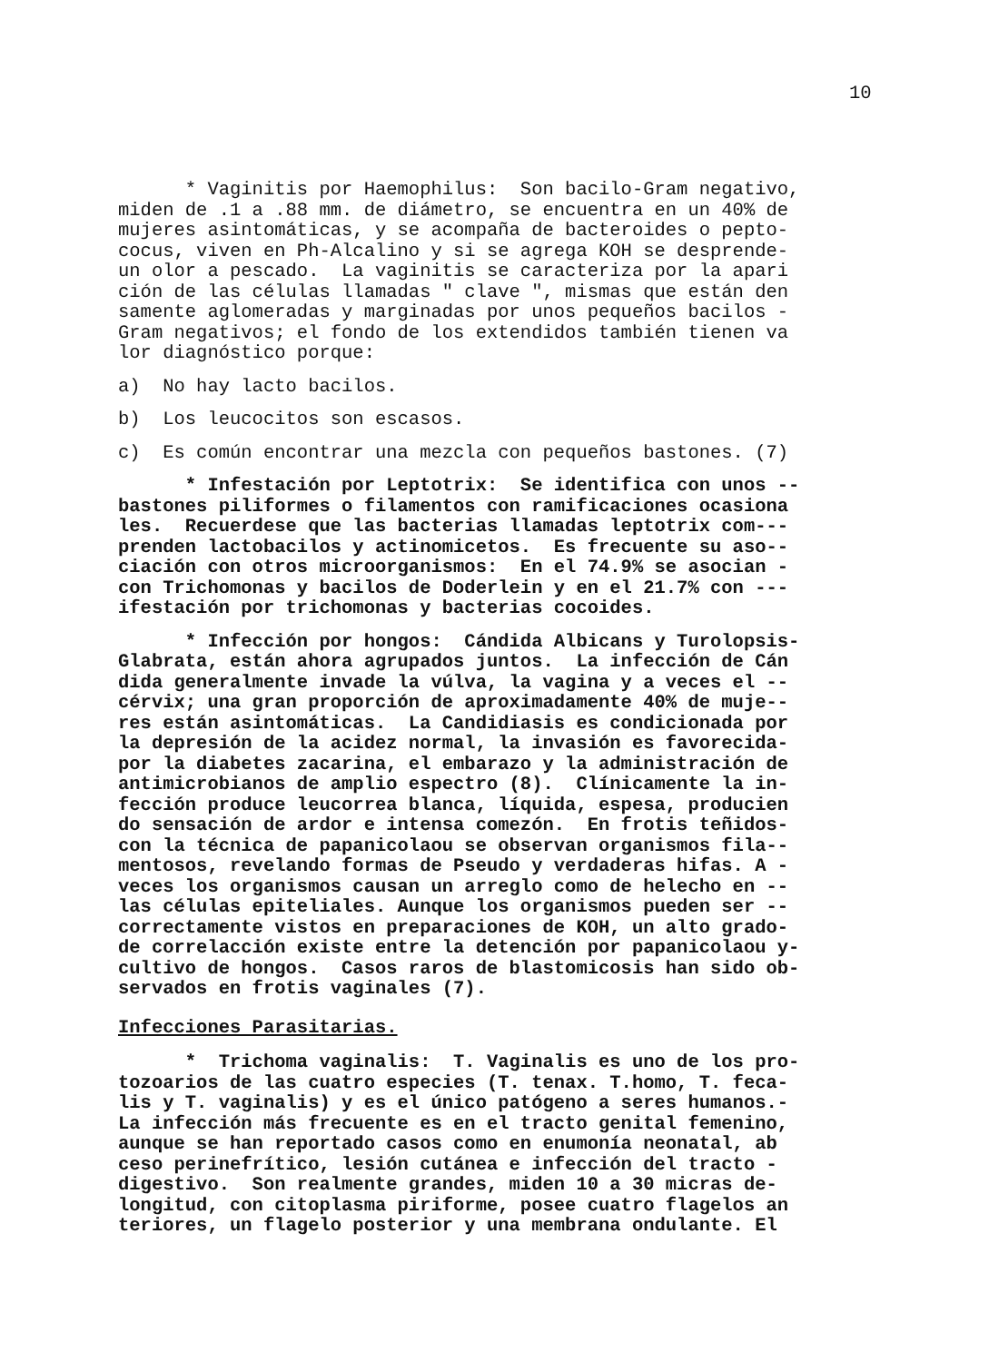10
* Vaginitis por Haemophilus: Son bacilo-Gram negativo, miden de .1 a .88 mm. de diámetro, se encuentra en un 40% de mujeres asintomáticas, y se acompaña de bacteroides o pepto- cocus, viven en Ph-Alcalino y si se agrega KOH se desprende- un olor a pescado. La vaginitis se caracteriza por la apari ción de las células llamadas " clave ", mismas que están den samente aglomeradas y marginadas por unos pequeños bacilos - Gram negativos; el fondo de los extendidos también tienen va lor diagnóstico porque:
a) No hay lacto bacilos.
b) Los leucocitos son escasos.
c) Es común encontrar una mezcla con pequeños bastones. (7)
* Infestación por Leptotrix: Se identifica con unos -- bastones piliformes o filamentos con ramificaciones ocasiona les. Recuerdese que las bacterias llamadas leptotrix com--- prenden lactobacilos y actinomicetos. Es frecuente su aso-- ciación con otros microorganismos: En el 74.9% se asocian - con Trichomonas y bacilos de Doderlein y en el 21.7% con --- ifestación por trichomonas y bacterias cocoides.
* Infección por hongos: Cándida Albicans y Turolopsis- Glabrata, están ahora agrupados juntos. La infección de Cán dida generalmente invade la vúlva, la vagina y a veces el -- cérvix; una gran proporción de aproximadamente 40% de muje-- res están asintomáticas. La Candidiasis es condicionada por la depresión de la acidez normal, la invasión es favorecida- por la diabetes zacarina, el embarazo y la administración de antimicrobianos de amplio espectro (8). Clínicamente la in- fección produce leucorrea blanca, líquida, espesa, producien do sensación de ardor e intensa comezón. En frotis teñidos- con la técnica de papanicolaou se observan organismos fila-- mentosos, revelando formas de Pseudo y verdaderas hifas. A - veces los organismos causan un arreglo como de helecho en -- las células epiteliales. Aunque los organismos pueden ser -- correctamente vistos en preparaciones de KOH, un alto grado- de correlacción existe entre la detención por papanicolaou y- cultivo de hongos. Casos raros de blastomicosis han sido ob- servados en frotis vaginales (7).
Infecciones Parasitarias.
* Trichoma vaginalis: T. Vaginalis es uno de los pro- tozoarios de las cuatro especies (T. tenax. T.homo, T. feca- lis y T. vaginalis) y es el único patógeno a seres humanos.- La infección más frecuente es en el tracto genital femenino, aunque se han reportado casos como en enumonía neonatal, ab ceso perinefrítico, lesión cutánea e infección del tracto - digestivo. Son realmente grandes, miden 10 a 30 micras de- longitud, con citoplasma piriforme, posee cuatro flagelos an teriores, un flagelo posterior y una membrana ondulante. El